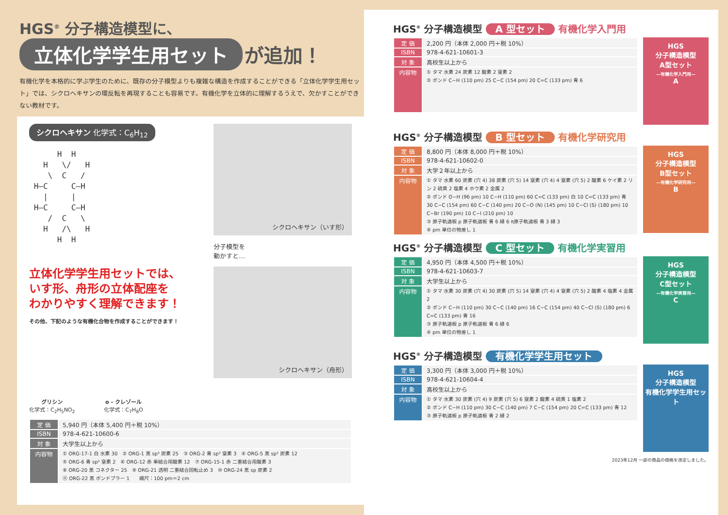HGS<sup>®</sup> 分子構造模型に、
立体化学学生用セット が追加！
有機化学を本格的に学ぶ学生のために、既存の分子模型よりも複雑な構造を作成することができる「立体化学学生用セット」では、シクロヘキサンの環反転を再現することも容易です。有機化学を立体的に理解するうえで、欠かすことができない教材です。
シクロヘキサン 化学式：C<sub>6</sub>H<sub>12</sub>
      H  H
   H   \/   H
    \  C   /
 H—C     C—H
   |     |
 H—C     C—H
    /  C   \
   H   /\   H
      H  H
シクロヘキサン（いす形）
分子模型を
動かすと…
立体化学学生用セットでは、
いす形、舟形の立体配座を
わかりやすく理解できます！
その他、下記のような有機化合物を作成することができます！
グリシン
化学式：C<sub>2</sub>H<sub>5</sub>NO<sub>2</sub>
o - クレゾール
化学式：C<sub>7</sub>H<sub>8</sub>O
シクロヘキサン（舟形）
| 定 価 | 5,940 円（本体 5,400 円＋税 10%） |
| ISBN | 978-4-621-10600-6 |
| 対 象 | 大学生以上から |
| 内容物 | ① ORG-17-1 白 水素 30 ② ORG-1 黒 sp³ 炭素 25 ③ ORG-2 青 sp³ 窒素 3 ④ ORG-5 黒 sp² 炭素 12 ⑤ ORG-6 青 sp² 窒素 2 ⑥ ORG-12 赤 単結合用酸素 12 ⑦ ORG-15-1 赤 二重結合用酸素 3 ⑧ ORG-20 黒 コネクター 25 ⑨ ORG-21 透明 二重結合回転止め 3 ⑩ ORG-24 黒 sp 炭素 2 ⑪ ORG-22 黒 ボンドプラー 1 縮尺：100 pm＝2 cm |
HGS<sup>®</sup> 分子構造模型 A 型セット 有機化学入門用
| 定 価 | 2,200 円（本体 2,000 円＋税 10%） |
| ISBN | 978-4-621-10601-3 |
| 対 象 | 高校生以上から |
| 内容物 | ① タマ 水素 24 炭素 12 酸素 2 窒素 2 ② ボンド C−H (110 pm) 25 C−C (154 pm) 20 C=C (133 pm) 青 6 |
HGS
分子構造模型
A型セット
—有機化学入門用—
A
HGS<sup>®</sup> 分子構造模型 B 型セット 有機化学研究用
| 定 価 | 8,800 円（本体 8,000 円＋税 10%） |
| ISBN | 978-4-621-10602-0 |
| 対 象 | 大学２年以上から |
| 内容物 | ① タマ 水素 60 炭素 (穴 4) 38 炭素 (穴 5) 14 窒素 (穴 4) 4 窒素 (穴 5) 2 酸素 6 ケイ素 2 リン 2 硫黄 2 塩素 4 ホウ素 2 金属 2 ② ボンド O−H (96 pm) 10 C−H (110 pm) 60 C=C (133 pm) 白 10 C=C (133 pm) 青 30 C−C (154 pm) 60 C−C (140 pm) 20 C−O (N) (145 pm) 10 C−Cl (S) (180 pm) 10 C−Br (190 pm) 10 C−I (210 pm) 10 ③ 原子軌道板 p 原子軌道板 青 6 緑 6 π原子軌道板 青 3 緑 3 ④ pm 単位の物差し 1 |
HGS
分子構造模型
B型セット
—有機化学研究用—
B
HGS<sup>®</sup> 分子構造模型 C 型セット 有機化学実習用
| 定 価 | 4,950 円（本体 4,500 円＋税 10%） |
| ISBN | 978-4-621-10603-7 |
| 対 象 | 大学生以上から |
| 内容物 | ① タマ 水素 30 炭素 (穴 4) 30 炭素 (穴 5) 14 窒素 (穴 4) 4 窒素 (穴 5) 2 酸素 4 塩素 4 金属 2 ② ボンド C−H (110 pm) 30 C−C (140 pm) 16 C−C (154 pm) 40 C−Cl (S) (180 pm) 6 C=C (133 pm) 青 16 ③ 原子軌道板 p 原子軌道板 青 6 緑 6 ④ pm 単位の物差し 1 |
HGS
分子構造模型
C型セット
—有機化学実習用—
C
HGS<sup>®</sup> 分子構造模型 有機化学学生用セット
| 定 価 | 3,300 円（本体 3,000 円＋税 10%） |
| ISBN | 978-4-621-10604-4 |
| 対 象 | 高校生以上から |
| 内容物 | ① タマ 水素 30 炭素 (穴 4) 9 炭素 (穴 5) 6 窒素 2 酸素 4 硫黄 1 塩素 2 ② ボンド C−H (110 pm) 30 C−C (140 pm) 7 C−C (154 pm) 20 C=C (133 pm) 青 12 ③ 原子軌道板 p 原子軌道板 青 2 緑 2 |
HGS
分子構造模型
有機化学学生用セット
2023年12月 一部の商品の価格を改定しました。